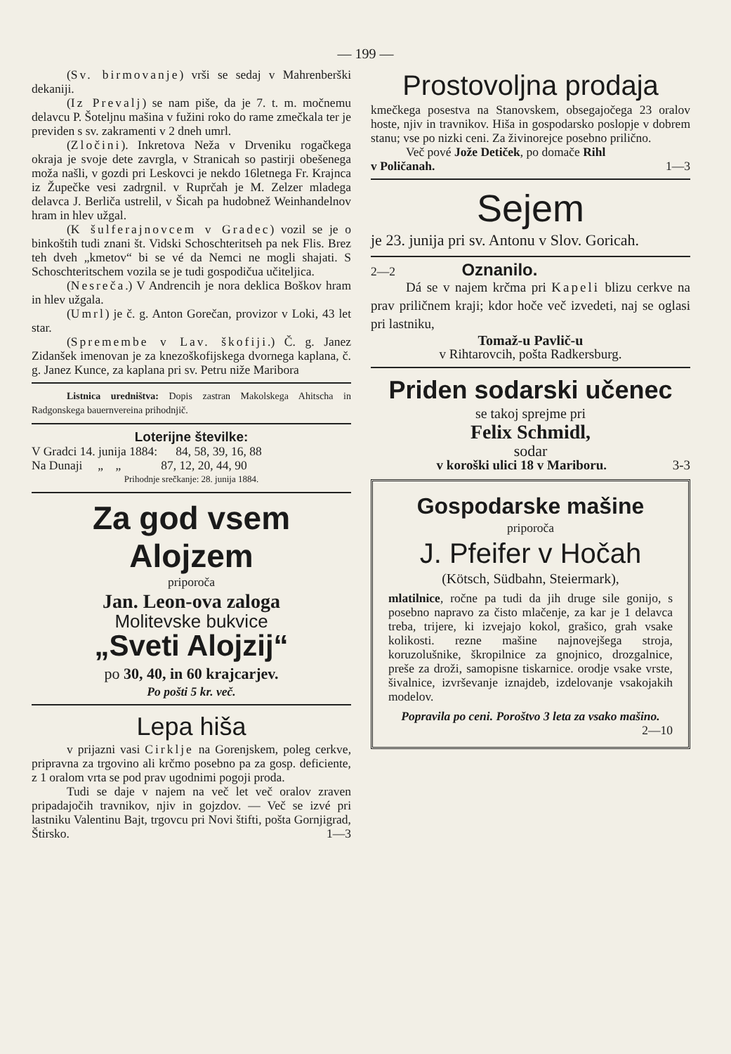— 199 —
(Sv. birmovanje) vrši se sedaj v Mahrenberški dekaniji.
(Iz Prevalj) se nam piše, da je 7. t. m. močnemu delavcu P. Šoteljnu mašina v fužini roko do rame zmečkala ter je previden s sv. zakramenti v 2 dneh umrl.
(Zločini). Inkretova Neža v Drveniku rogačkega okraja je svoje dete zavrgla, v Stranicah so pastirji obešenega moža našli, v gozdi pri Leskovci je nekdo 16letnega Fr. Krajnca iz Župečke vesi zadrgnil. v Ruprčah je M. Zelzer mladega delavca J. Berliča ustrelil, v Šicah pa hudobnež Weinhandelnov hram in hlev užgal.
(K šulferajnovcem v Gradec) vozil se je o binkoštih tudi znani št. Vidski Schoschteritseh pa nek Flis. Brez teh dveh „kmetov“ bi se vé da Nemci ne mogli shajati. S Schoschteritschem vozila se je tudi gospodičua učiteljica.
(Nesreča.) V Andrencih je nora deklica Boškov hram in hlev užgala.
(Umrl) je č. g. Anton Gorečan, provizor v Loki, 43 let star.
(Spremembe v Lav. škofiji.) Č. g. Janez Zidanšek imenovan je za knezoškofijskega dvornega kaplana, č. g. Janez Kunce, za kaplana pri sv. Petru niže Maribora
Listnica uredništva: Dopis zastran Makolskega Ahitscha in Radgonskega bauernvereina prihodnjič.
Loterijne številke:
V Gradci 14. junija 1884: 84, 58, 39, 16, 88
Na Dunaji „ „ 87, 12, 20, 44, 90
Prihodnje srečkanje: 28. junija 1884.
Za god vsem Alojzem
priporoča
Jan. Leon-ova zaloga
Molitevske bukvice
„Sveti Alojzij“
po 30, 40, in 60 krajcarjev.
Po pošti 5 kr. več.
Lepa hiša
v prijazni vasi Cirklje na Gorenjskem, poleg cerkve, pripravna za trgovino ali krčmo posebno pa za gosp. deficiente, z 1 oralom vrta se pod prav ugodnimi pogoji proda.
Tudi se daje v najem na več let več oralov zraven pripadajočih travnikov, njiv in gojzdov. — Več se izvé pri lastniku Valentinu Bajt, trgovcu pri Novi štifti, pošta Gornjigrad, Štirsko. 1—3
Prostovoljna prodaja
kmečkega posestva na Stanovskem, obsegajočega 23 oralov hoste, njiv in travnikov. Hiša in gospodarsko poslopje v dobrem stanu; vse po nizki ceni. Za živinorejce posebno prilično.
Več pové Jože Detiček, po domače Rihl
v Poličanah. 1—3
Sejem
je 23. junija pri sv. Antonu v Slov. Goricah.
2—2 Oznanilo.
Dá se v najem krčma pri Kapeli blizu cerkve na prav priličnem kraji; kdor hoče več izvedeti, naj se oglasi pri lastniku,
Tomaž-u Pavlič-u
v Rihtarovcih, pošta Radkersburg.
Priden sodarski učenec
se takoj sprejme pri
Felix Schmidl,
sodar
v koroški ulici 18 v Mariboru. 3-3
Gospodarske mašine
priporoča
J. Pfeifer v Hočah
(Kötsch, Südbahn, Steiermark),
mlatilnice, ročne pa tudi da jih druge sile gonijo, s posebno napravo za čisto mlačenje, za kar je 1 delavca treba, trijere, ki izvejajo kokol, grašico, grah vsake kolikosti. rezne mašine najnovejšega stroja, koruzolušnike, škropilnice za gnojnico, drozgalnice, preše za droži, samopisne tiskarnice. orodje vsake vrste, šivalnice, izvrševanje iznajdeb, izdelovanje vsakojakih modelov.
Popravila po ceni. Poroštvo 3 leta za vsako mašino.
2—10